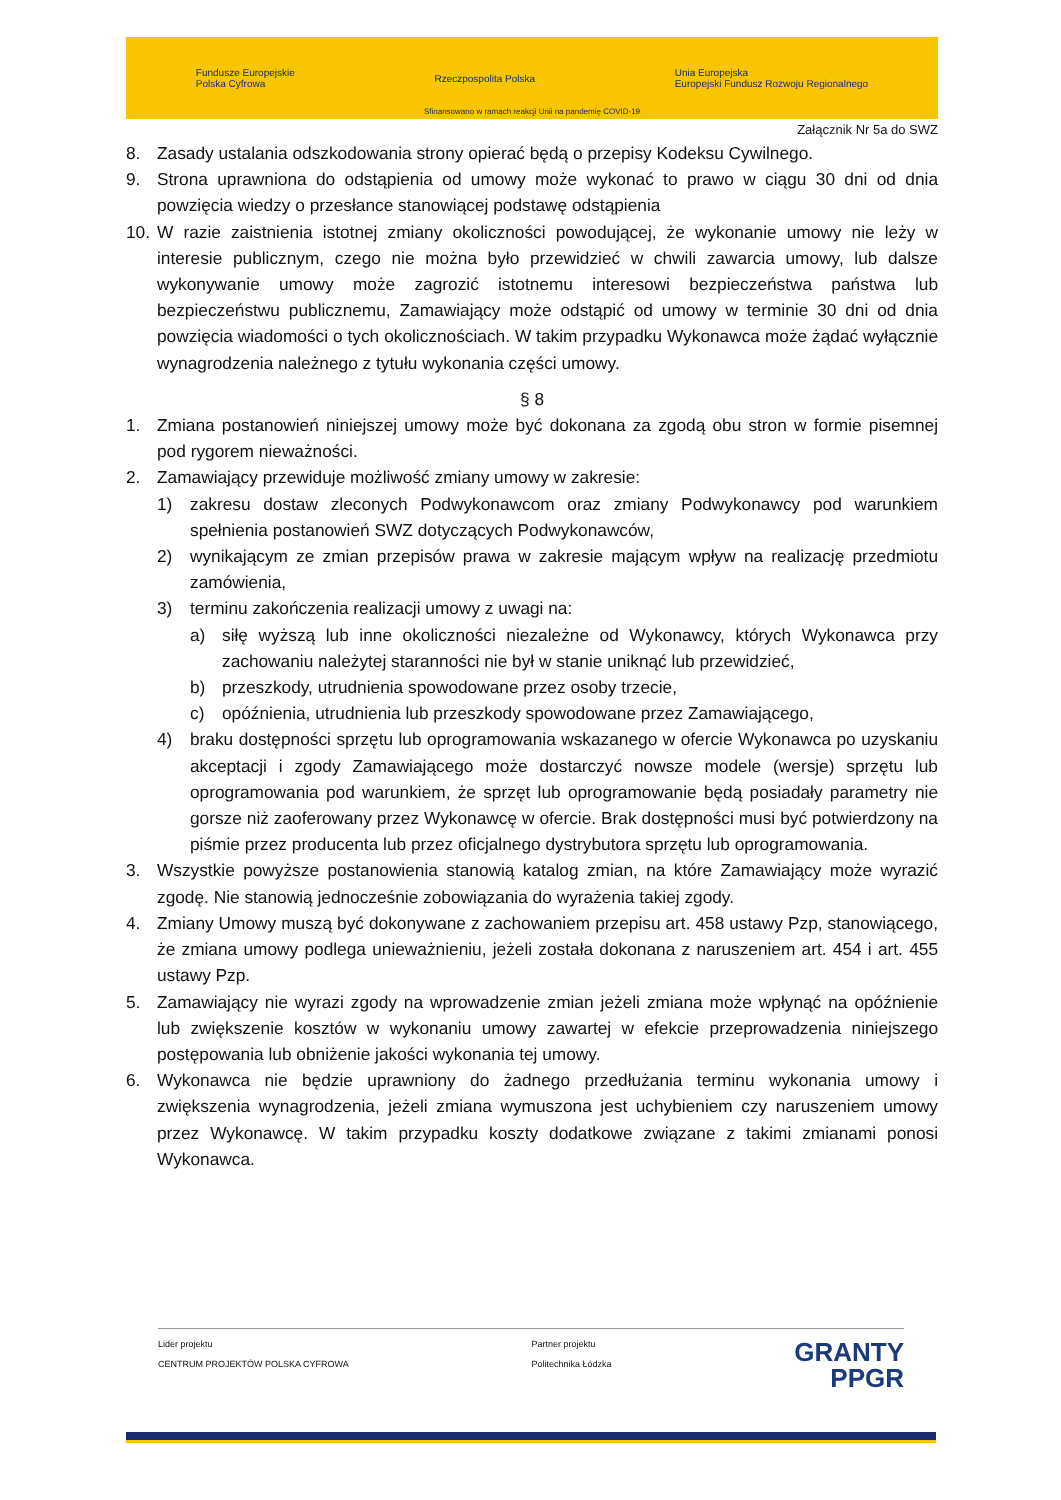Fundusze Europejskie
Polska Cyfrowa Rzeczpospolita Polska Unia Europejska
Europejski Fundusz Rozwoju Regionalnego
Sfinansowano w ramach reakcji Unii na pandemię COVID-19
Załącznik Nr 5a do SWZ
8. Zasady ustalania odszkodowania strony opierać będą o przepisy Kodeksu Cywilnego.
9. Strona uprawniona do odstąpienia od umowy może wykonać to prawo w ciągu 30 dni od dnia powzięcia wiedzy o przesłance stanowiącej podstawę odstąpienia
10. W razie zaistnienia istotnej zmiany okoliczności powodującej, że wykonanie umowy nie leży w interesie publicznym, czego nie można było przewidzieć w chwili zawarcia umowy, lub dalsze wykonywanie umowy może zagrozić istotnemu interesowi bezpieczeństwa państwa lub bezpieczeństwu publicznemu, Zamawiający może odstąpić od umowy w terminie 30 dni od dnia powzięcia wiadomości o tych okolicznościach. W takim przypadku Wykonawca może żądać wyłącznie wynagrodzenia należnego z tytułu wykonania części umowy.
§ 8
1. Zmiana postanowień niniejszej umowy może być dokonana za zgodą obu stron w formie pisemnej pod rygorem nieważności.
2. Zamawiający przewiduje możliwość zmiany umowy w zakresie:
1) zakresu dostaw zleconych Podwykonawcom oraz zmiany Podwykonawcy pod warunkiem spełnienia postanowień SWZ dotyczących Podwykonawców,
2) wynikającym ze zmian przepisów prawa w zakresie mającym wpływ na realizację przedmiotu zamówienia,
3) terminu zakończenia realizacji umowy z uwagi na:
a) siłę wyższą lub inne okoliczności niezależne od Wykonawcy, których Wykonawca przy zachowaniu należytej staranności nie był w stanie uniknąć lub przewidzieć,
b) przeszkody, utrudnienia spowodowane przez osoby trzecie,
c) opóźnienia, utrudnienia lub przeszkody spowodowane przez Zamawiającego,
4) braku dostępności sprzętu lub oprogramowania wskazanego w ofercie Wykonawca po uzyskaniu akceptacji i zgody Zamawiającego może dostarczyć nowsze modele (wersje) sprzętu lub oprogramowania pod warunkiem, że sprzęt lub oprogramowanie będą posiadały parametry nie gorsze niż zaoferowany przez Wykonawcę w ofercie. Brak dostępności musi być potwierdzony na piśmie przez producenta lub przez oficjalnego dystrybutora sprzętu lub oprogramowania.
3. Wszystkie powyższe postanowienia stanowią katalog zmian, na które Zamawiający może wyrazić zgodę. Nie stanowią jednocześnie zobowiązania do wyrażenia takiej zgody.
4. Zmiany Umowy muszą być dokonywane z zachowaniem przepisu art. 458 ustawy Pzp, stanowiącego, że zmiana umowy podlega unieważnieniu, jeżeli została dokonana z naruszeniem art. 454 i art. 455 ustawy Pzp.
5. Zamawiający nie wyrazi zgody na wprowadzenie zmian jeżeli zmiana może wpłynąć na opóźnienie lub zwiększenie kosztów w wykonaniu umowy zawartej w efekcie przeprowadzenia niniejszego postępowania lub obniżenie jakości wykonania tej umowy.
6. Wykonawca nie będzie uprawniony do żadnego przedłużania terminu wykonania umowy i zwiększenia wynagrodzenia, jeżeli zmiana wymuszona jest uchybieniem czy naruszeniem umowy przez Wykonawcę. W takim przypadku koszty dodatkowe związane z takimi zmianami ponosi Wykonawca.
Lider projektu
CENTRUM PROJEKTÓW POLSKA CYFROWA
Partner projektu
Politechnika Łódzka
GRANTY
PPGR